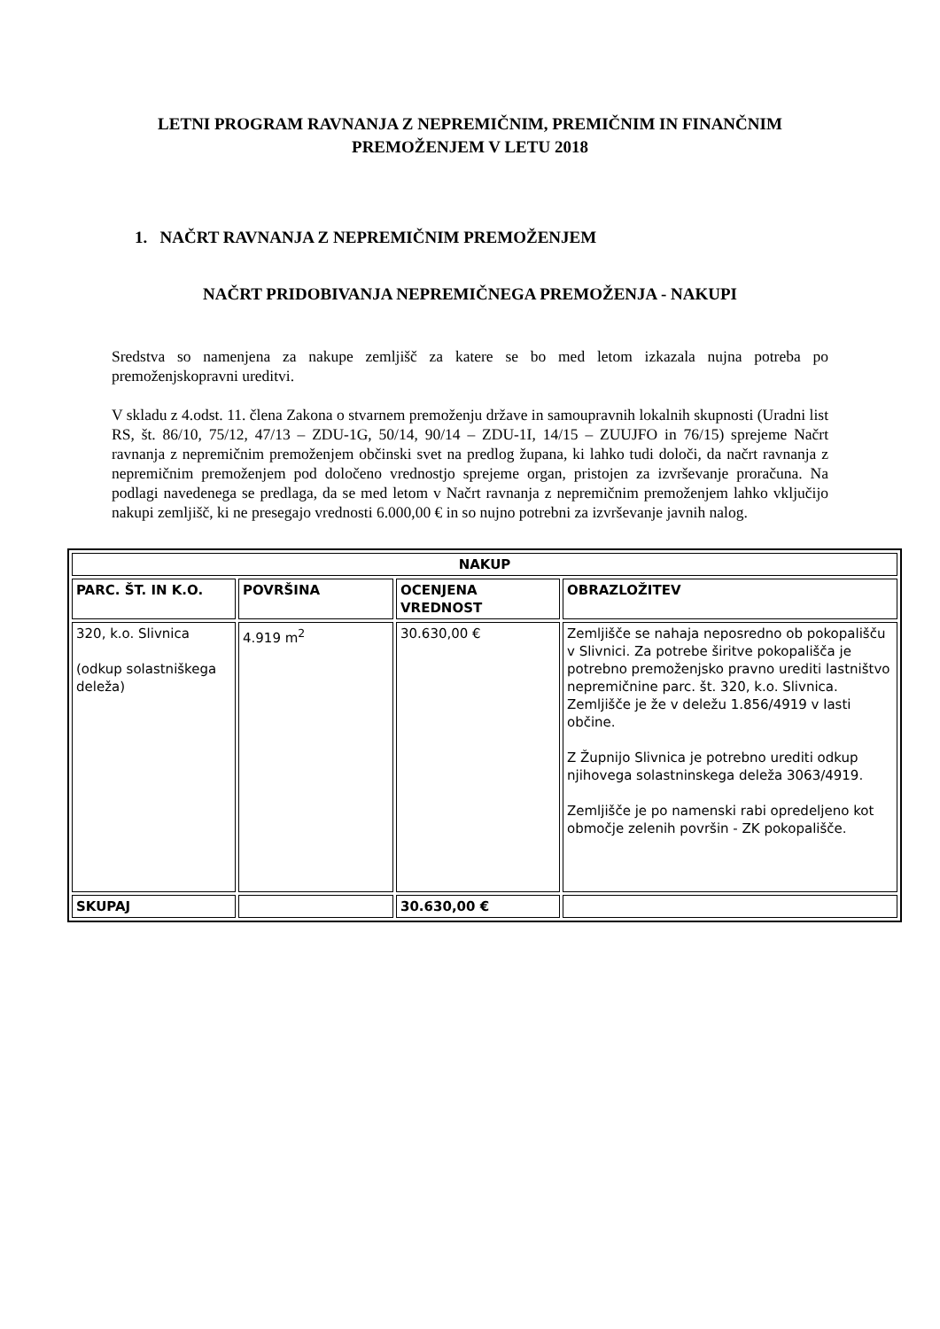LETNI PROGRAM RAVNANJA Z NEPREMIČNIM, PREMIČNIM IN FINANČNIM PREMOŽENJEM V LETU 2018
1. NAČRT RAVNANJA Z NEPREMIČNIM PREMOŽENJEM
NAČRT PRIDOBIVANJA NEPREMIČNEGA PREMOŽENJA - NAKUPI
Sredstva so namenjena za nakupe zemljišč za katere se bo med letom izkazala nujna potreba po premoženjskopravni ureditvi.
V skladu z 4.odst. 11. člena Zakona o stvarnem premoženju države in samoupravnih lokalnih skupnosti (Uradni list RS, št. 86/10, 75/12, 47/13 – ZDU-1G, 50/14, 90/14 – ZDU-1I, 14/15 – ZUUJFO in 76/15) sprejeme Načrt ravnanja z nepremičnim premoženjem občinski svet na predlog župana, ki lahko tudi določi, da načrt ravnanja z nepremičnim premoženjem pod določeno vrednostjo sprejeme organ, pristojen za izvrševanje proračuna. Na podlagi navedenega se predlaga, da se med letom v Načrt ravnanja z nepremičnim premoženjem lahko vključijo nakupi zemljišč, ki ne presegajo vrednosti 6.000,00 € in so nujno potrebni za izvrševanje javnih nalog.
| NAKUP | | | |
| --- | --- | --- | --- |
| PARC. ŠT. IN K.O. | POVRŠINA | OCENJENA VREDNOST | OBRAZLOŽITEV |
| 320, k.o. Slivnica (odkup solastniškega deleža) | 4.919 m<sup>2</sup> | 30.630,00 € | Zemljišče se nahaja neposredno ob pokopališču v Slivnici. Za potrebe širitve pokopališča je potrebno premoženjsko pravno urediti lastništvo nepremičnine parc. št. 320, k.o. Slivnica. Zemljišče je že v deležu 1.856/4919 v lasti občine. Z Župnijo Slivnica je potrebno urediti odkup njihovega solastninskega deleža 3063/4919. Zemljišče je po namenski rabi opredeljeno kot območje zelenih površin - ZK pokopališče. |
| SKUPAJ | | 30.630,00 € | |